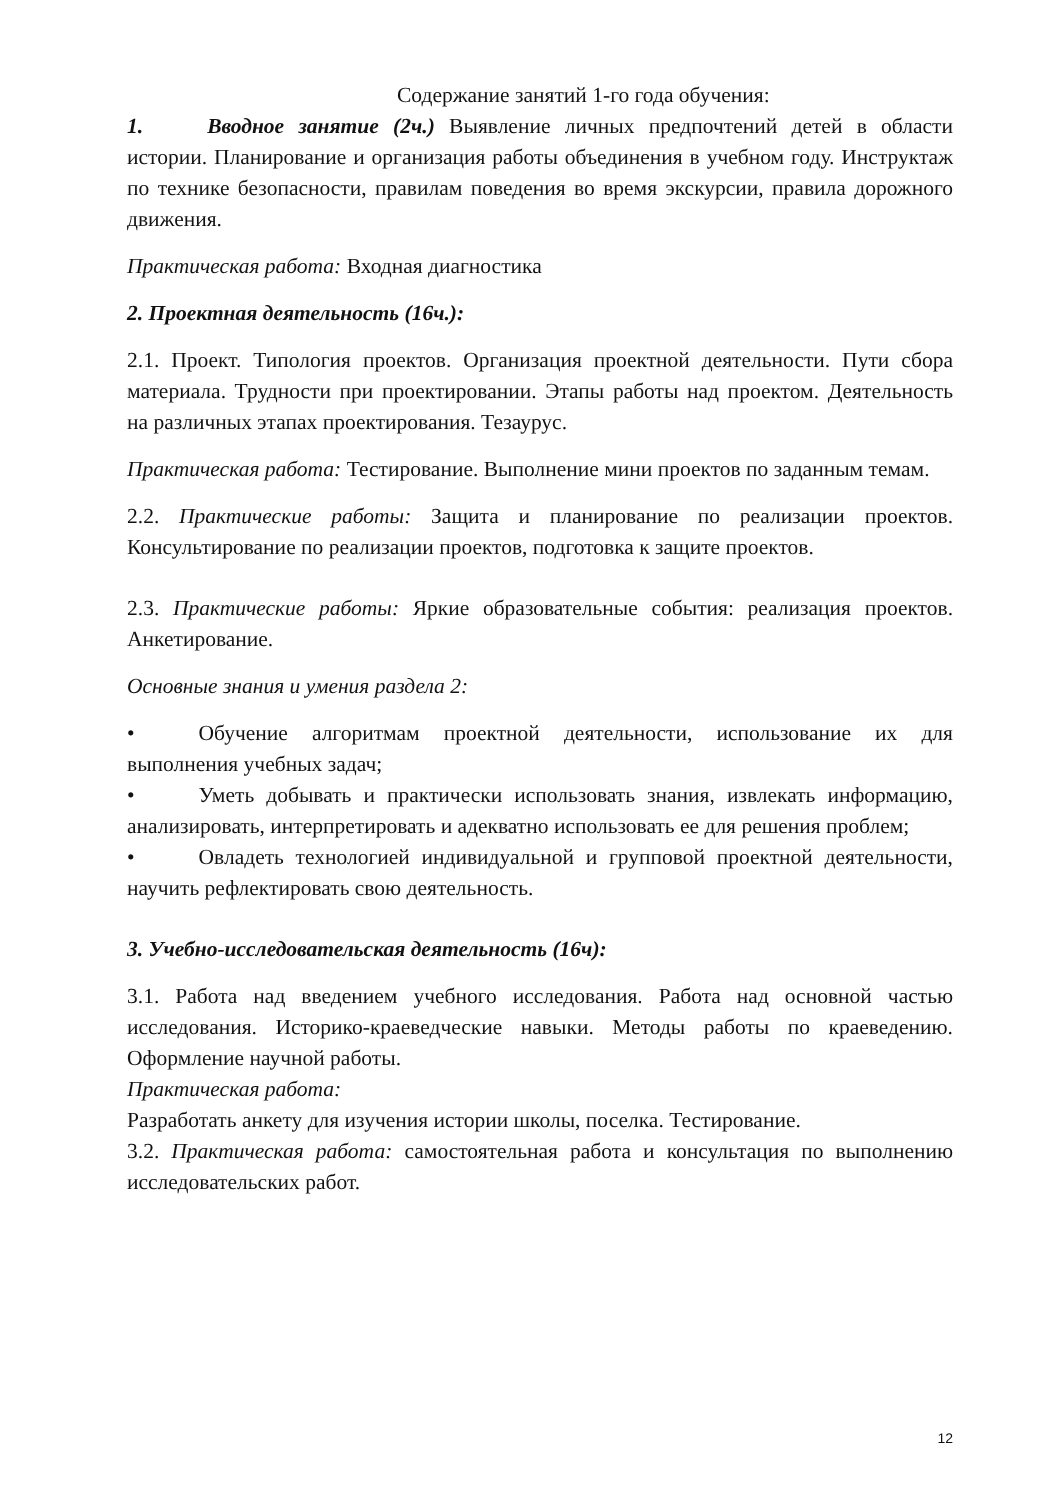Содержание занятий 1-го года обучения:
1. Вводное занятие (2ч.) Выявление личных предпочтений детей в области истории. Планирование и организация работы объединения в учебном году. Инструктаж по технике безопасности, правилам поведения во время экскурсии, правила дорожного движения.
Практическая работа: Входная диагностика
2. Проектная деятельность (16ч.):
2.1. Проект. Типология проектов. Организация проектной деятельности. Пути сбора материала. Трудности при проектировании. Этапы работы над проектом. Деятельность на различных этапах проектирования. Тезаурус.
Практическая работа: Тестирование. Выполнение мини проектов по заданным темам.
2.2. Практические работы: Защита и планирование по реализации проектов. Консультирование по реализации проектов, подготовка к защите проектов.
2.3. Практические работы: Яркие образовательные события: реализация проектов. Анкетирование.
Основные знания и умения раздела 2:
• Обучение алгоритмам проектной деятельности, использование их для выполнения учебных задач;
• Уметь добывать и практически использовать знания, извлекать информацию, анализировать, интерпретировать и адекватно использовать ее для решения проблем;
• Овладеть технологией индивидуальной и групповой проектной деятельности, научить рефлектировать свою деятельность.
3. Учебно-исследовательская деятельность (16ч):
3.1. Работа над введением учебного исследования. Работа над основной частью исследования. Историко-краеведческие навыки. Методы работы по краеведению. Оформление научной работы.
Практическая работа:
Разработать анкету для изучения истории школы, поселка. Тестирование.
3.2. Практическая работа: самостоятельная работа и консультация по выполнению исследовательских работ.
12